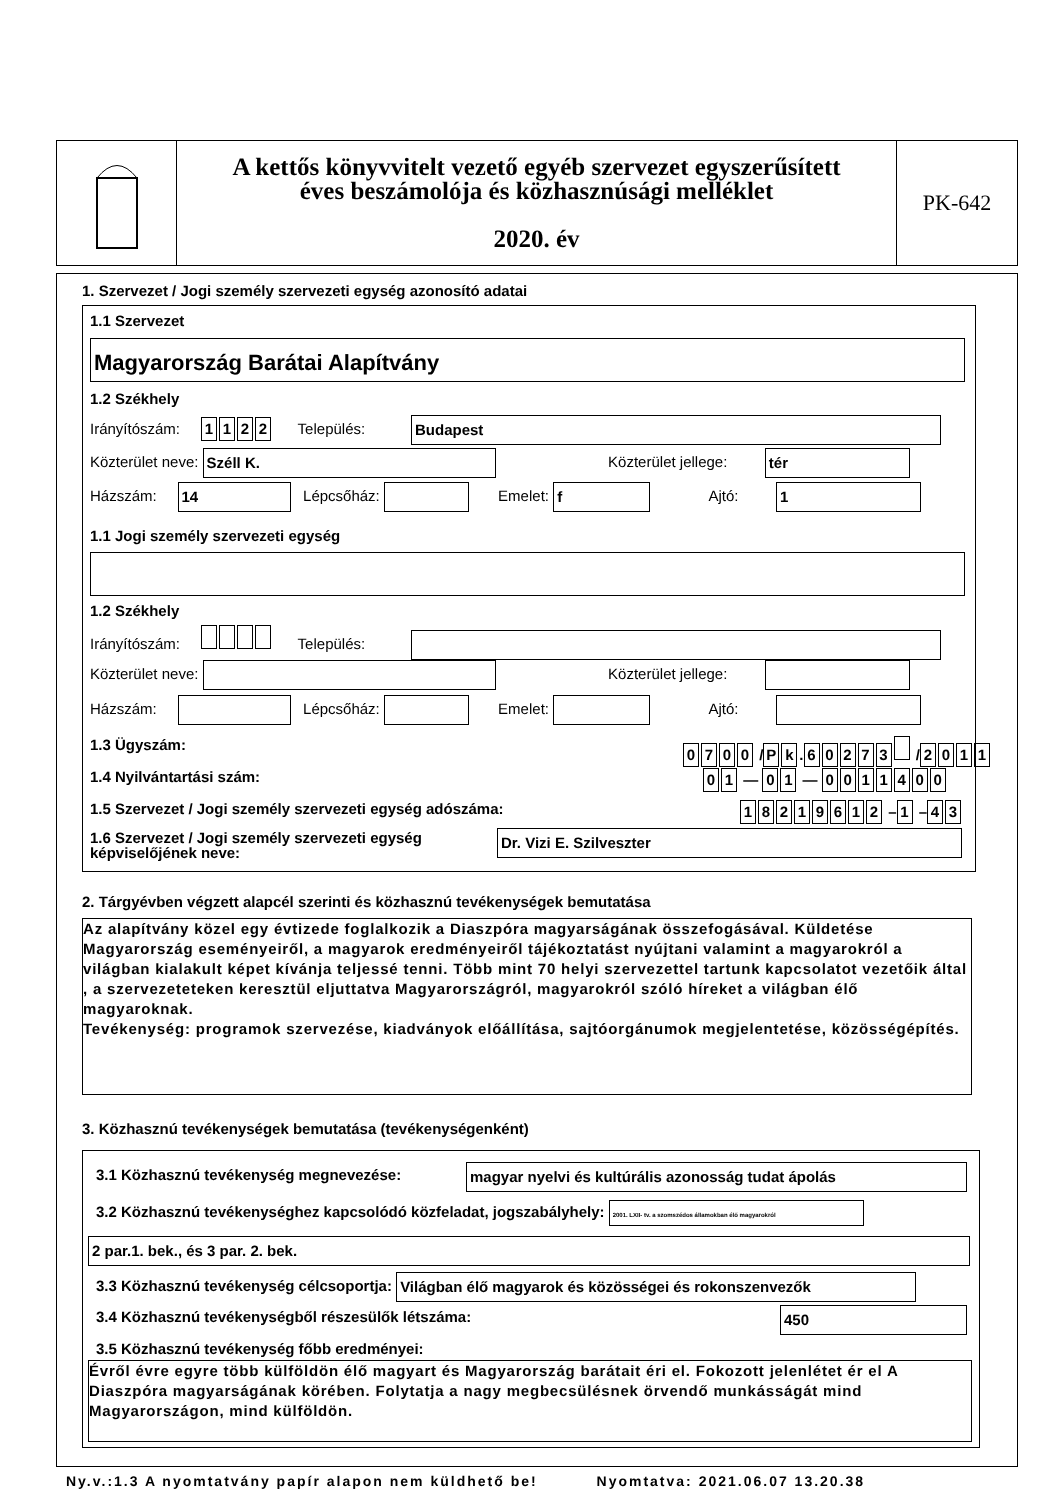A kettős könyvvitelt vezető egyéb szervezet egyszerűsített
éves beszámolója és közhasznúsági melléklet
2020. év
PK-642
1. Szervezet / Jogi személy szervezeti egység azonosító adatai
1.1 Szervezet
Magyarország Barátai Alapítvány
1.2 Székhely
Irányítószám: 1122 Település: Budapest
Közterület neve: Széll K. Közterület jellege: tér
Házszám: 14 Lépcsőház: Emelet: f Ajtó: 1
1.1 Jogi személy szervezeti egység
1.2 Székhely
Irányítószám: Település:
Közterület neve: Közterület jellege:
Házszám: Lépcsőház: Emelet: Ajtó:
1.3 Ügyszám: 0700 / Pk. 60273 / 2011
1.4 Nyilvántartási szám: 01 — 01 — 0011400
1.5 Szervezet / Jogi személy szervezeti egység adószáma:
18219612 – 1 – 43
1.6 Szervezet / Jogi személy szervezeti egység
képviselőjének neve:
Dr. Vizi E. Szilveszter
2. Tárgyévben végzett alapcél szerinti és közhasznú tevékenységek bemutatása
Az alapítvány közel egy évtizede foglalkozik a Diaszpóra magyarságának összefogásával. Küldetése Magyarország eseményeiről, a magyarok eredményeiről tájékoztatást nyújtani valamint a magyarokról a világban kialakult képet kívánja teljessé tenni. Több mint 70 helyi szervezettel tartunk kapcsolatot vezetőik által , a szervezeteteken keresztül eljuttatva Magyarországról, magyarokról szóló híreket a világban élő magyaroknak.
Tevékenység: programok szervezése, kiadványok előállítása, sajtóorgánumok megjelentetése, közösségépítés.
3. Közhasznú tevékenységek bemutatása (tevékenységenként)
3.1 Közhasznú tevékenység megnevezése:
magyar nyelvi és kultúrális azonosság tudat ápolás
3.2 Közhasznú tevékenységhez kapcsolódó közfeladat, jogszabályhely: 2001. LXII- tv. a szomszédos államokban élő magyarokról
2 par.1. bek., és 3 par. 2. bek.
3.3 Közhasznú tevékenység célcsoportja: Világban élő magyarok és közösségei és rokonszenvezők
3.4 Közhasznú tevékenységből részesülők létszáma:
450
3.5 Közhasznú tevékenység főbb eredményei:
Évről évre egyre több külföldön élő magyart és Magyarország barátait éri el. Fokozott jelenlétet ér el A Diaszpóra magyarságának körében. Folytatja a nagy megbecsülésnek örvendő munkásságát mind Magyarországon, mind külföldön.
Ny.v.:1.3 A nyomtatvány papír alapon nem küldhető be! Nyomtatva: 2021.06.07 13.20.38